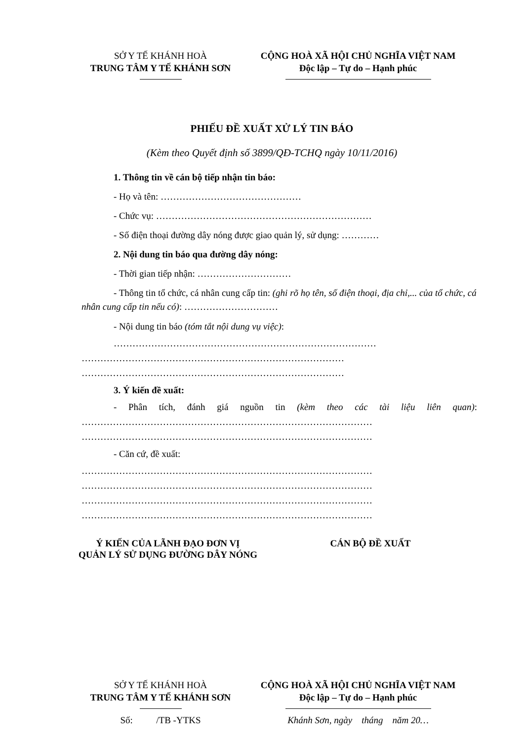SỞ Y TẾ KHÁNH HOÀ
TRUNG TÂM Y TẾ KHÁNH SƠN
CỘNG HOÀ XÃ HỘI CHỦ NGHĨA VIỆT NAM
Độc lập – Tự do – Hạnh phúc
PHIẾU ĐỀ XUẤT XỬ LÝ TIN BÁO
(Kèm theo Quyết định số 3899/QĐ-TCHQ ngày 10/11/2016)
1. Thông tin về cán bộ tiếp nhận tin báo:
- Họ và tên: ………………………………………
- Chức vụ: ……………………………………………………………
- Số điện thoại đường dây nóng được giao quản lý, sử dụng: …………
2. Nội dung tin báo qua đường dây nóng:
- Thời gian tiếp nhận: …………………………
- Thông tin tổ chức, cá nhân cung cấp tin: (ghi rõ họ tên, số điện thoại, địa chỉ,... của tổ chức, cá nhân cung cấp tin nếu có): …………………………
- Nội dung tin báo (tóm tắt nội dung vụ việc):
…………………………………………………………………………
…………………………………………………………………………
…………………………………………………………………………
3. Ý kiến đề xuất:
- Phân tích, đánh giá nguồn tin (kèm theo các tài liệu liên quan): ………………………………………………………………………………… …………………………………………………………………………………
- Căn cứ, đề xuất:
…………………………………………………………………………………
…………………………………………………………………………………
…………………………………………………………………………………
…………………………………………………………………………………
Ý KIẾN CỦA LÃNH ĐẠO ĐƠN VỊ
QUẢN LÝ SỬ DỤNG ĐƯỜNG DÂY NÓNG
CÁN BỘ ĐỀ XUẤT
SỞ Y TẾ KHÁNH HOÀ
TRUNG TÂM Y TẾ KHÁNH SƠN
Số: /TB -YTKS
CỘNG HOÀ XÃ HỘI CHỦ NGHĨA VIỆT NAM
Độc lập – Tự do – Hạnh phúc
Khánh Sơn, ngày tháng năm 20…